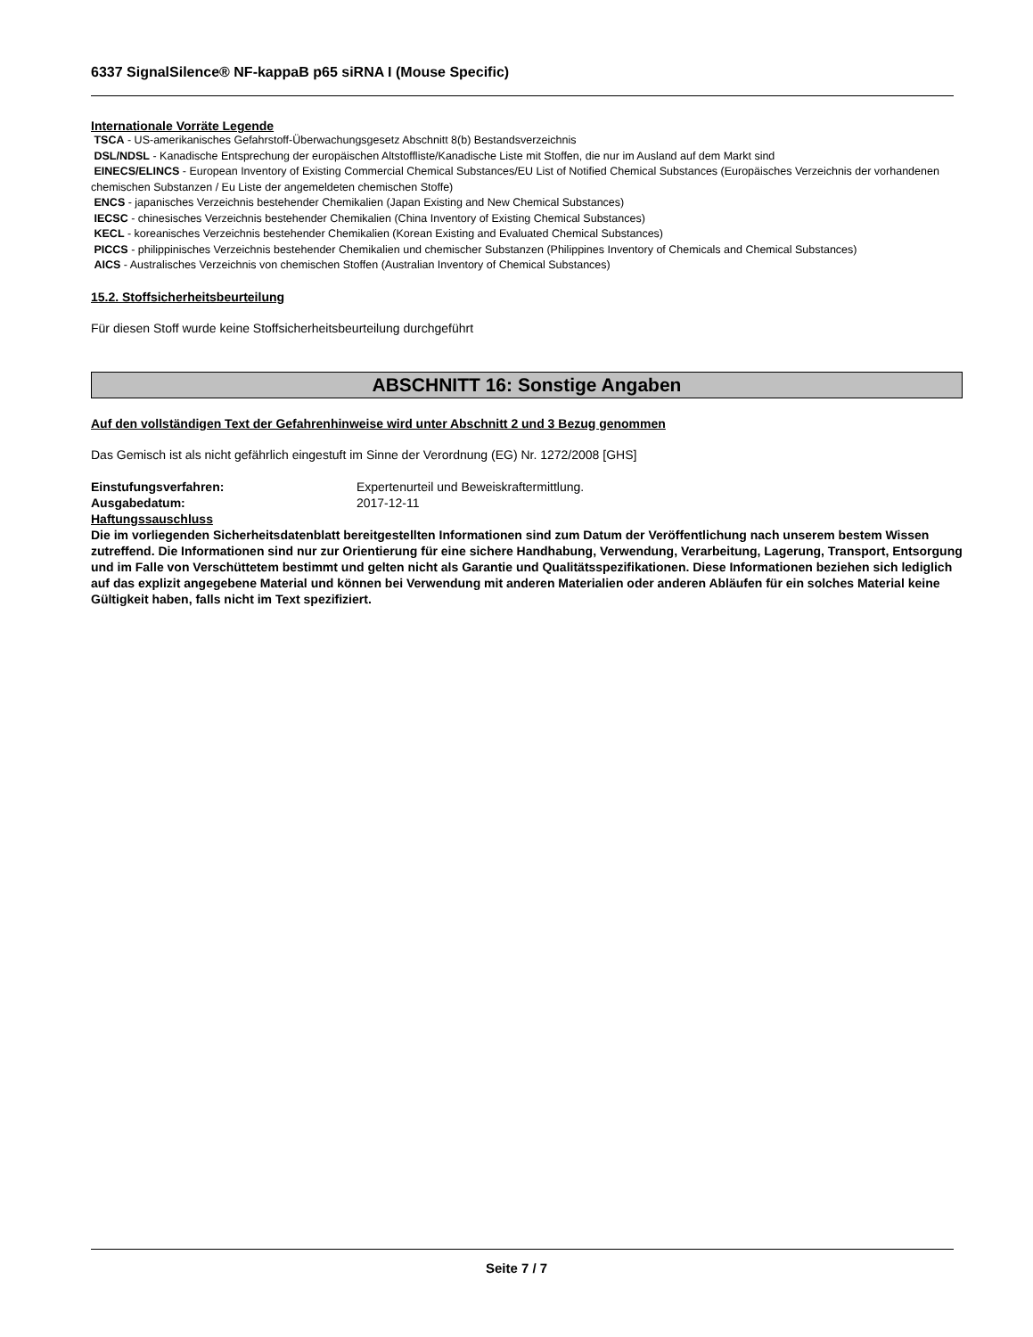6337 SignalSilence® NF-kappaB p65 siRNA I (Mouse Specific)
Internationale Vorräte Legende
TSCA - US-amerikanisches Gefahrstoff-Überwachungsgesetz Abschnitt 8(b) Bestandsverzeichnis
DSL/NDSL - Kanadische Entsprechung der europäischen Altstoffliste/Kanadische Liste mit Stoffen, die nur im Ausland auf dem Markt sind
EINECS/ELINCS - European Inventory of Existing Commercial Chemical Substances/EU List of Notified Chemical Substances (Europäisches Verzeichnis der vorhandenen chemischen Substanzen / Eu Liste der angemeldeten chemischen Stoffe)
ENCS - japanisches Verzeichnis bestehender Chemikalien (Japan Existing and New Chemical Substances)
IECSC - chinesisches Verzeichnis bestehender Chemikalien (China Inventory of Existing Chemical Substances)
KECL - koreanisches Verzeichnis bestehender Chemikalien (Korean Existing and Evaluated Chemical Substances)
PICCS - philippinisches Verzeichnis bestehender Chemikalien und chemischer Substanzen (Philippines Inventory of Chemicals and Chemical Substances)
AICS - Australisches Verzeichnis von chemischen Stoffen (Australian Inventory of Chemical Substances)
15.2. Stoffsicherheitsbeurteilung
Für diesen Stoff wurde keine Stoffsicherheitsbeurteilung durchgeführt
ABSCHNITT 16: Sonstige Angaben
Auf den vollständigen Text der Gefahrenhinweise wird unter Abschnitt 2 und 3 Bezug genommen
Das Gemisch ist als nicht gefährlich eingestuft im Sinne der Verordnung (EG) Nr. 1272/2008 [GHS]
Einstufungsverfahren: Expertenurteil und Beweiskraftermittlung.
Ausgabedatum: 2017-12-11
Haftungssauschluss
Die im vorliegenden Sicherheitsdatenblatt bereitgestellten Informationen sind zum Datum der Veröffentlichung nach unserem bestem Wissen zutreffend. Die Informationen sind nur zur Orientierung für eine sichere Handhabung, Verwendung, Verarbeitung, Lagerung, Transport, Entsorgung und im Falle von Verschüttetem bestimmt und gelten nicht als Garantie und Qualitätsspezifikationen. Diese Informationen beziehen sich lediglich auf das explizit angegebene Material und können bei Verwendung mit anderen Materialien oder anderen Abläufen für ein solches Material keine Gültigkeit haben, falls nicht im Text spezifiziert.
Seite 7 / 7